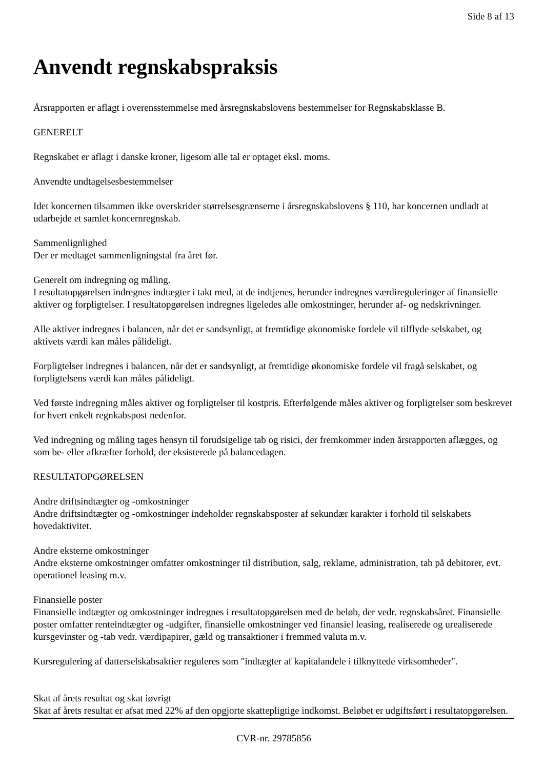Side 8 af 13
Anvendt regnskabspraksis
Årsrapporten er aflagt i overensstemmelse med årsregnskabslovens bestemmelser for Regnskabsklasse B.
GENERELT
Regnskabet er aflagt i danske kroner, ligesom alle tal er optaget eksl. moms.
Anvendte undtagelsesbestemmelser
Idet koncernen tilsammen ikke overskrider størrelsesgrænserne i årsregnskabslovens § 110, har koncernen undladt at udarbejde et samlet koncernregnskab.
Sammenlignlighed
Der er medtaget sammenligningstal fra året før.
Generelt om indregning og måling.
I resultatopgørelsen indregnes indtægter i takt med, at de indtjenes, herunder indregnes værdireguleringer af finansielle aktiver og forpligtelser. I resultatopgørelsen indregnes ligeledes alle omkostninger, herunder af- og nedskrivninger.
Alle aktiver indregnes i balancen, når det er sandsynligt, at fremtidige økonomiske fordele vil tilflyde selskabet, og aktivets værdi kan måles pålideligt.
Forpligtelser indregnes i balancen, når det er sandsynligt, at fremtidige økonomiske fordele vil fragå selskabet, og forpligtelsens værdi kan måles pålideligt.
Ved første indregning måles aktiver og forpligtelser til kostpris. Efterfølgende måles aktiver og forpligtelser som beskrevet for hvert enkelt regnkabspost nedenfor.
Ved indregning og måling tages hensyn til forudsigelige tab og risici, der fremkommer inden årsrapporten aflægges, og som be- eller afkræfter forhold, der eksisterede på balancedagen.
RESULTATOPGØRELSEN
Andre driftsindtægter og -omkostninger
Andre driftsindtægter og -omkostninger indeholder regnskabsposter af sekundær karakter i forhold til selskabets hovedaktivitet.
Andre eksterne omkostninger
Andre eksterne omkostninger omfatter omkostninger til distribution, salg, reklame, administration, tab på debitorer, evt. operationel leasing m.v.
Finansielle poster
Finansielle indtægter og omkostninger indregnes i resultatopgørelsen med de beløb, der vedr. regnskabsåret. Finansielle poster omfatter renteindtægter og -udgifter, finansielle omkostninger ved finansiel leasing, realiserede og urealiserede kursgevinster og -tab vedr. værdipapirer, gæld og transaktioner i fremmed valuta m.v.
Kursregulering af datterselskabsaktier reguleres som "indtægter af kapitalandele i tilknyttede virksomheder".
Skat af årets resultat og skat iøvrigt
Skat af årets resultat er afsat med 22% af den opgjorte skattepligtige indkomst. Beløbet er udgiftsført i resultatopgørelsen.
CVR-nr. 29785856